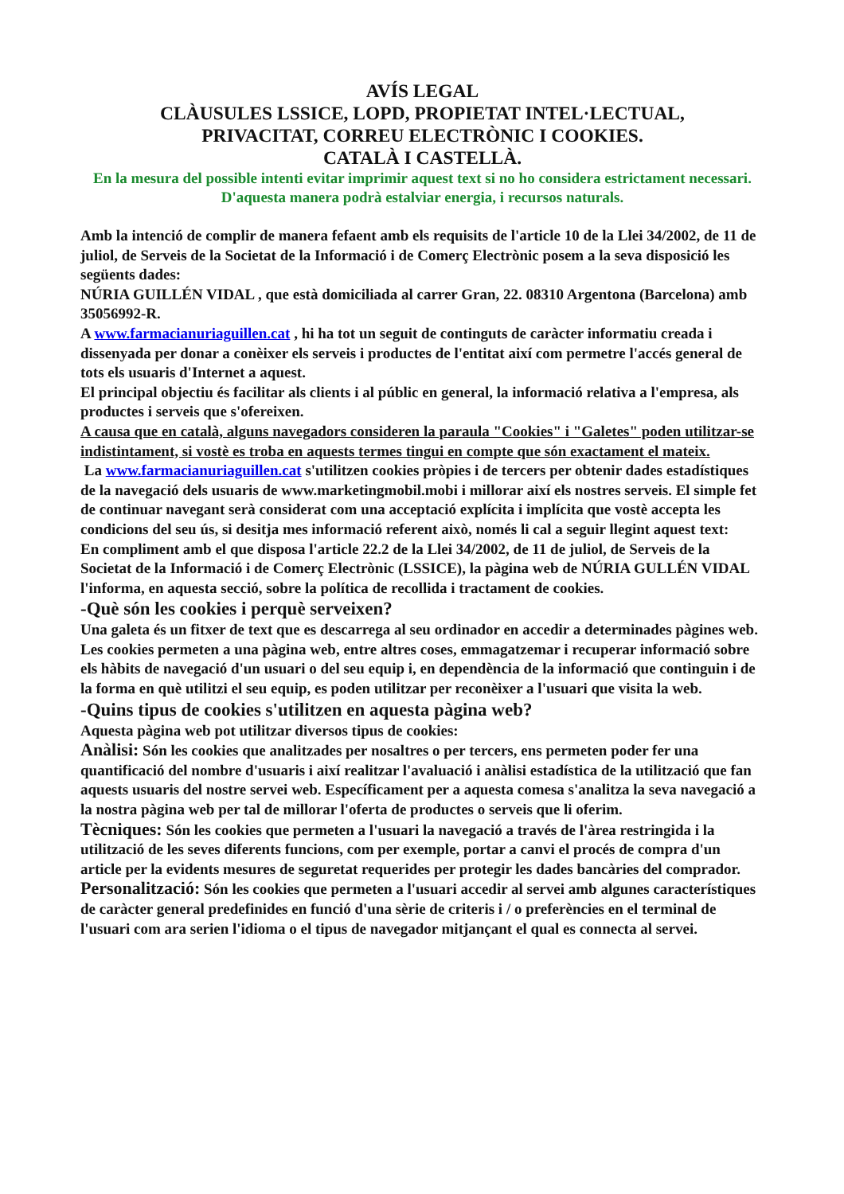AVÍS LEGAL
CLÀUSULES LSSICE, LOPD, PROPIETAT INTEL·LECTUAL,
PRIVACITAT, CORREU ELECTRÒNIC I COOKIES.
CATALÀ I CASTELLÀ.
En la mesura del possible intenti evitar imprimir aquest text si no ho considera estrictament necessari.
D'aquesta manera podrà estalviar energia, i recursos naturals.
Amb la intenció de complir de manera fefaent amb els requisits de l'article 10 de la Llei 34/2002, de 11 de juliol, de Serveis de la Societat de la Informació i de Comerç Electrònic posem a la seva disposició les següents dades:
NÚRIA GUILLÉN VIDAL , que està domiciliada al carrer Gran, 22. 08310 Argentona (Barcelona) amb 35056992-R.
A www.farmacianuriaguillen.cat , hi ha tot un seguit de continguts de caràcter informatiu creada i dissenyada per donar a conèixer els serveis i productes de l'entitat així com permetre l'accés general de tots els usuaris d'Internet a aquest.
El principal objectiu és facilitar als clients i al públic en general, la informació relativa a l'empresa, als productes i serveis que s'ofereixen.
A causa que en català, alguns navegadors consideren la paraula "Cookies" i "Galetes" poden utilitzar-se indistintament, si vostè es troba en aquests termes tingui en compte que són exactament el mateix.
La www.farmacianuriaguillen.cat s'utilitzen cookies pròpies i de tercers per obtenir dades estadístiques de la navegació dels usuaris de www.marketingmobil.mobi i millorar així els nostres serveis. El simple fet de continuar navegant serà considerat com una acceptació explícita i implícita que vostè accepta les condicions del seu ús, si desitja mes informació referent això, només li cal a seguir llegint aquest text:
En compliment amb el que disposa l'article 22.2 de la Llei 34/2002, de 11 de juliol, de Serveis de la Societat de la Informació i de Comerç Electrònic (LSSICE), la pàgina web de NÚRIA GULLÉN VIDAL l'informa, en aquesta secció, sobre la política de recollida i tractament de cookies.
-Què són les cookies i perquè serveixen?
Una galeta és un fitxer de text que es descarrega al seu ordinador en accedir a determinades pàgines web. Les cookies permeten a una pàgina web, entre altres coses, emmagatzemar i recuperar informació sobre els hàbits de navegació d'un usuari o del seu equip i, en dependència de la informació que continguin i de la forma en què utilitzi el seu equip, es poden utilitzar per reconèixer a l'usuari que visita la web.
-Quins tipus de cookies s'utilitzen en aquesta pàgina web?
Aquesta pàgina web pot utilitzar diversos tipus de cookies:
Anàlisi: Són les cookies que analitzades per nosaltres o per tercers, ens permeten poder fer una quantificació del nombre d'usuaris i així realitzar l'avaluació i anàlisi estadística de la utilització que fan aquests usuaris del nostre servei web. Específicament per a aquesta comesa s'analitza la seva navegació a la nostra pàgina web per tal de millorar l'oferta de productes o serveis que li oferim.
Tècniques: Són les cookies que permeten a l'usuari la navegació a través de l'àrea restringida i la utilització de les seves diferents funcions, com per exemple, portar a canvi el procés de compra d'un article per la evidents mesures de seguretat requerides per protegir les dades bancàries del comprador.
Personalització: Són les cookies que permeten a l'usuari accedir al servei amb algunes característiques de caràcter general predefinides en funció d'una sèrie de criteris i / o preferències en el terminal de l'usuari com ara serien l'idioma o el tipus de navegador mitjançant el qual es connecta al servei.